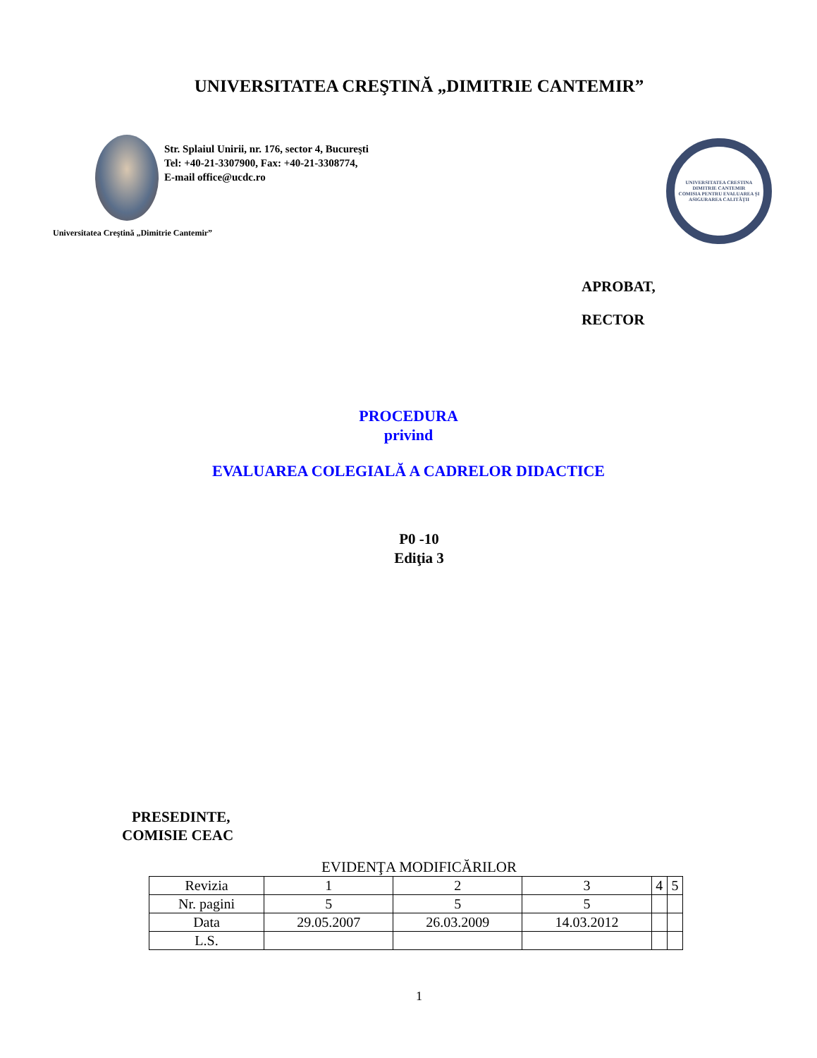UNIVERSITATEA CREŞTINĂ „DIMITRIE CANTEMIR”
Str. Splaiul Unirii, nr. 176, sector 4, Bucureşti
Tel: +40-21-3307900, Fax: +40-21-3308774,
E-mail office@ucdc.ro
Universitatea Creştină „Dimitrie Cantemir”
UNIVERSITATEA CRESTINA DIMITRIE CANTEMIR
COMISIA PENTRU EVALUAREA ŞI ASIGURAREA CALITĂŢII
APROBAT,
RECTOR
PROCEDURA
privind
EVALUAREA COLEGIALĂ A CADRELOR DIDACTICE
P0 -10
Ediţia 3
PRESEDINTE,
COMISIE CEAC
EVIDENŢA MODIFICĂRILOR
| Revizia | 1 | 2 | 3 | 4 | 5 |
| Nr. pagini | 5 | 5 | 5 | | |
| Data | 29.05.2007 | 26.03.2009 | 14.03.2012 | | |
| L.S. | | | | | |
1